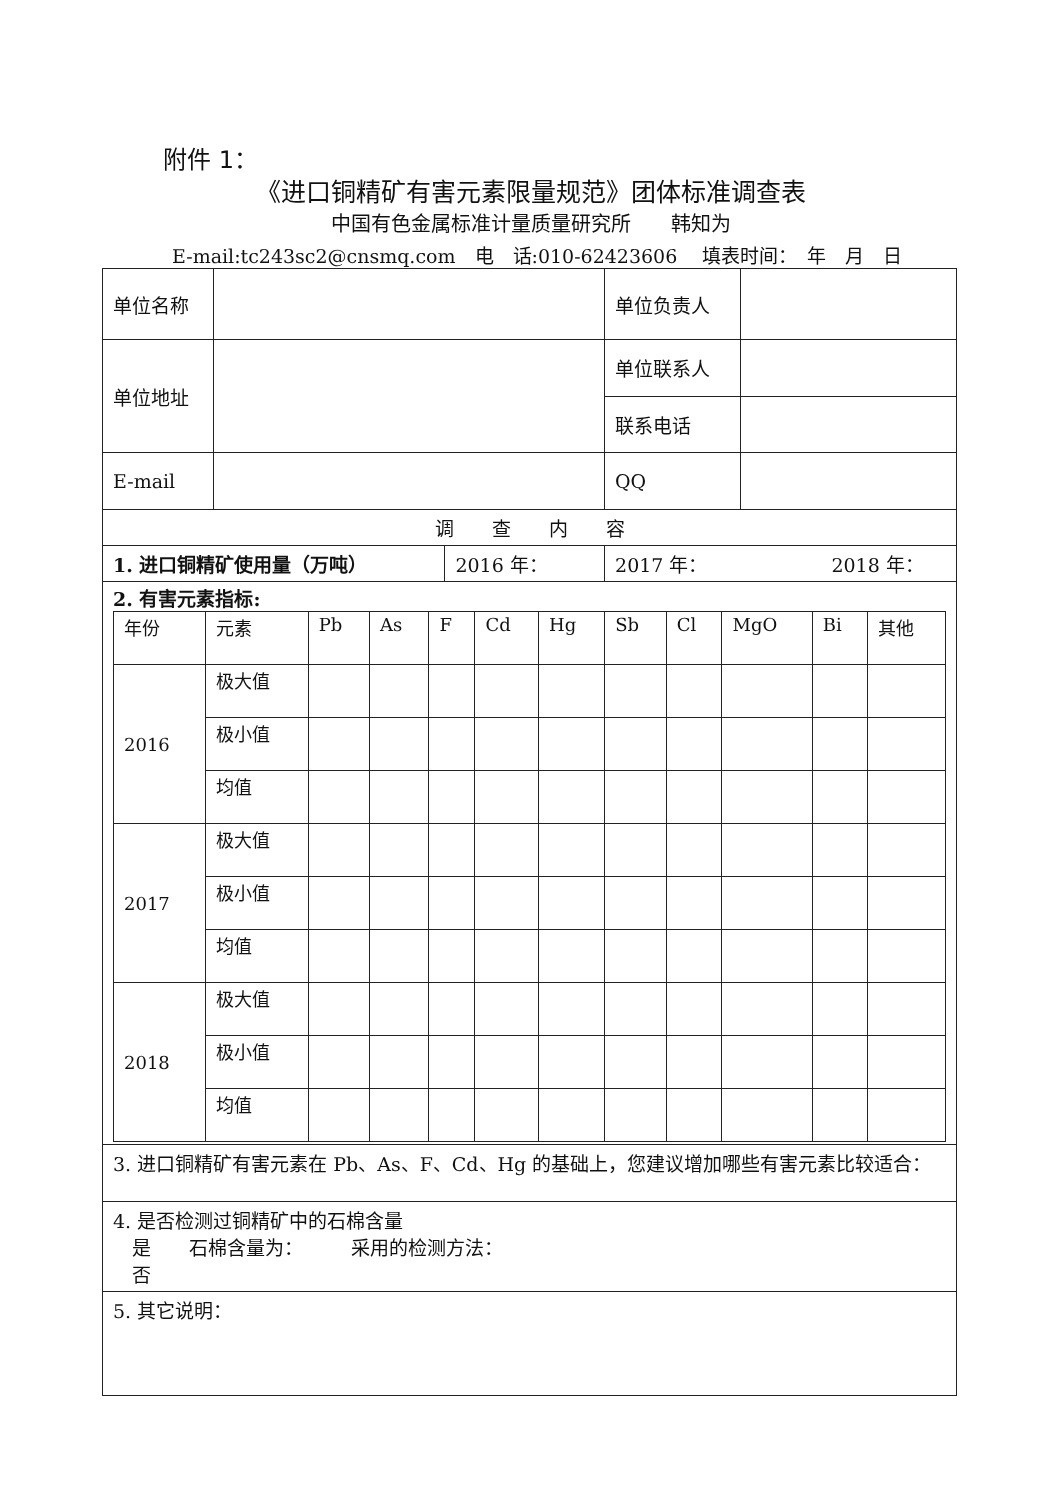附件 1：
《进口铜精矿有害元素限量规范》团体标准调查表
中国有色金属标准计量质量研究所　　韩知为
E-mail:tc243sc2@cnsmq.com　电　话:010-62423606　 填表时间：　年　月　日
| 单位名称 | | | 单位负责人 | |
| 单位地址 | | | 单位联系人 | |
| | | | 联系电话 | |
| E-mail | | | QQ | |
| 调 查 内 容 | | | | |
| 1. 进口铜精矿使用量（万吨） | | 2016 年： | 2017 年： 2018 年： | |
| 2. 有害元素指标: / 年份 / 元素 / Pb / As / F / Cd / Hg / Sb / Cl / MgO / Bi / 其他 / / 2016 / 极大值 / / / / / / / / / / / / / 极小值 / / / / / / / / / / / / / 均值 / / / / / / / / / / / / 2017 / 极大值 / / / / / / / / / / / / / 极小值 / / / / / / / / / / / / / 均值 / / / / / / / / / / / / 2018 / 极大值 / / / / / / / / / / / / / 极小值 / / / / / / / / / / / / / 均值 / / / / / / / / / / / | | | | |
| 3. 进口铜精矿有害元素在 Pb、As、F、Cd、Hg 的基础上，您建议增加哪些有害元素比较适合： | | | | |
| 4. 是否检测过铜精矿中的石棉含量 是 石棉含量为： 采用的检测方法： 否 | | | | |
| 5. 其它说明： | | | | |